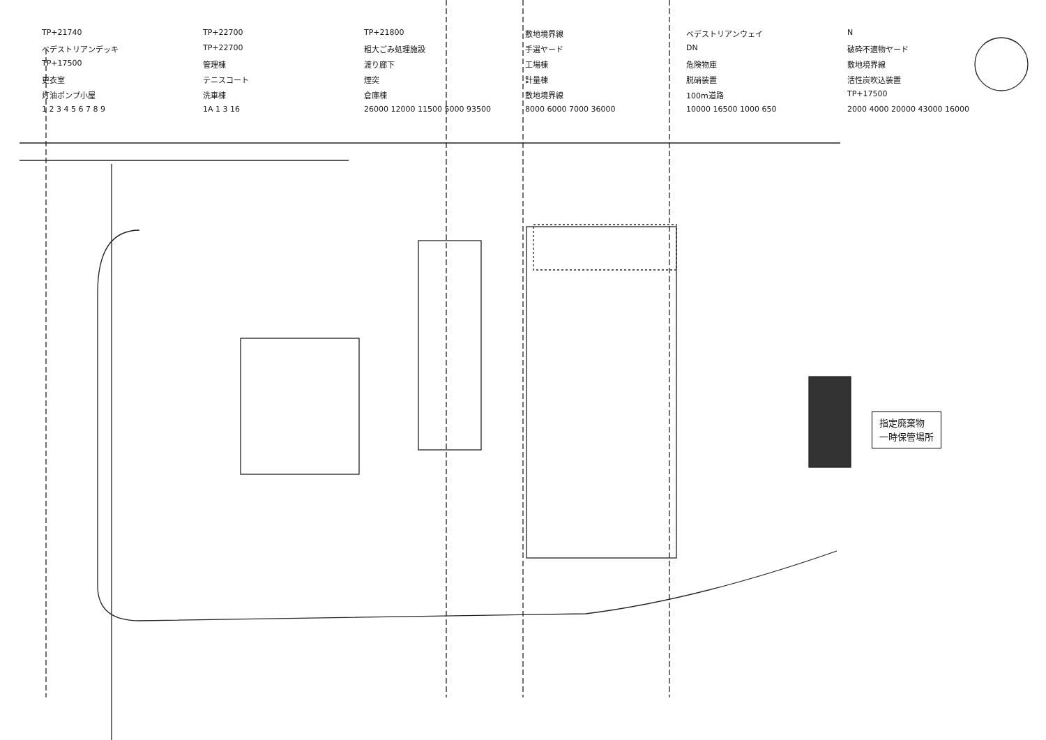TP+21740 TP+22700 TP+21800 敷地境界線 ベデストリアンウェイ N ベデストリアンデッキ TP+22700 粗大ごみ処理施設 手選ヤード DN 破砕不適物ヤード TP+17500 管理棟 渡り廊下 工場棟 危険物庫 敷地境界線 更衣室 テニスコート 煙突 計量棟 脱硝装置 活性炭吹込装置 灯油ポンプ小屋 洗車棟 倉庫棟 敷地境界線 100m道路 TP+17500 1 2 3 4 5 6 7 8 9 1A 1 3 16 26000 12000 11500 5000 93500 8000 6000 7000 36000 10000 16500 1000 650 2000 4000 20000 43000 16000
指定廃棄物
一時保管場所